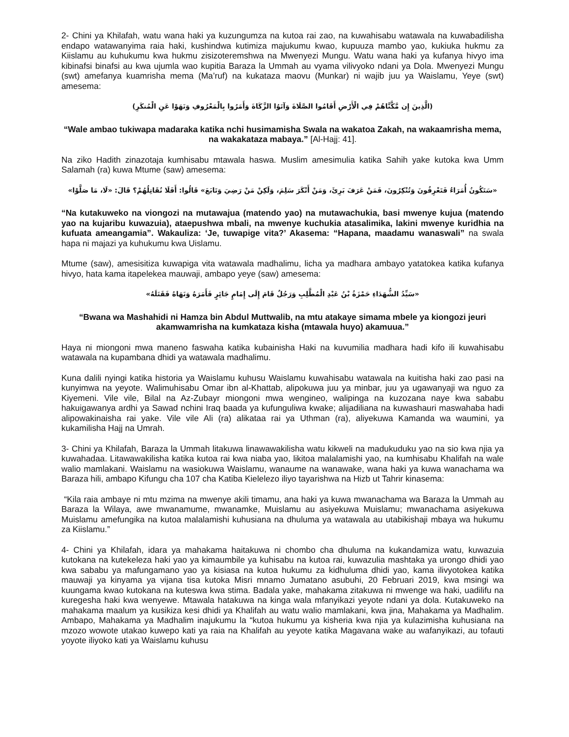2- Chini ya Khilafah, watu wana haki ya kuzungumza na kutoa rai zao, na kuwahisabu watawala na kuwabadilisha endapo watawanyima raia haki, kushindwa kutimiza majukumu kwao, kupuuza mambo yao, kukiuka hukmu za Kiislamu au kuhukumu kwa hukmu zisizoteremshwa na Mwenyezi Mungu. Watu wana haki ya kufanya hivyo ima kibinafsi binafsi au kwa ujumla wao kupitia Baraza la Ummah au vyama vilivyoko ndani ya Dola. Mwenyezi Mungu (swt) amefanya kuamrisha mema (Ma’ruf) na kukataza maovu (Munkar) ni wajib juu ya Waislamu, Yeye (swt) amesema:
(الَّذِينَ إِن مَّكَّنَّاهُمْ فِي الْأَرْضِ أَقَامُوا الصَّلَاةَ وَآتَوُا الزَّكَاةَ وَأَمَرُوا بِالْمَعْرُوفِ وَنَهَوْا عَنِ الْمُنكَرِ)
“Wale ambao tukiwapa madaraka katika nchi husimamisha Swala na wakatoa Zakah, na wakaamrisha mema, na wakakataza mabaya.” [Al-Hajj: 41].
Na ziko Hadith zinazotaja kumhisabu mtawala haswa. Muslim amesimulia katika Sahih yake kutoka kwa Umm Salamah (ra) kuwa Mtume (saw) amesema:
«سَتَكُونُ أُمَرَاءُ فَتَعْرِفُونَ وَتُنْكِرُونَ، فَمَنْ عَرَفَ بَرِئَ، وَمَنْ أَنْكَرَ سَلِمَ، وَلَكِنْ مَنْ رَضِيَ وَتَابَعَ» قَالُوا: أَفَلَا نُقَاتِلُهُمْ؟ قَالَ: «لَا، مَا صَلَّوْا»
“Na kutakuweko na viongozi na mutawajua (matendo yao) na mutawachukia, basi mwenye kujua (matendo yao na kujaribu kuwazuia), ataepushwa mbali, na mwenye kuchukia atasalimika, lakini mwenye kuridhia na kufuata ameangamia”. Wakauliza: ‘Je, tuwapige vita?’ Akasema: “Hapana, maadamu wanaswali” na swala hapa ni majazi ya kuhukumu kwa Uislamu.
Mtume (saw), amesisitiza kuwapiga vita watawala madhalimu, licha ya madhara ambayo yatatokea katika kufanya hivyo, hata kama itapelekea mauwaji, ambapo yeye (saw) amesema:
«سَيِّدُ الشُّهَدَاءِ حَمْزَةُ بْنُ عَبْدِ الْمُطَّلِبِ وَرَجُلٌ قَامَ إِلَى إِمَامٍ جَائِرٍ فَأَمَرَهُ وَنَهَاهُ فَقَتَلَهُ»
“Bwana wa Mashahidi ni Hamza bin Abdul Muttwalib, na mtu atakaye simama mbele ya kiongozi jeuri akamwamrisha na kumkataza kisha (mtawala huyo) akamuua.”
Haya ni miongoni mwa maneno faswaha katika kubainisha Haki na kuvumilia madhara hadi kifo ili kuwahisabu watawala na kupambana dhidi ya watawala madhalimu.
Kuna dalili nyingi katika historia ya Waislamu kuhusu Waislamu kuwahisabu watawala na kuitisha haki zao pasi na kunyimwa na yeyote. Walimuhisabu Omar ibn al-Khattab, alipokuwa juu ya minbar, juu ya ugawanyaji wa nguo za Kiyemeni. Vile vile, Bilal na Az-Zubayr miongoni mwa wengineo, walipinga na kuzozana naye kwa sababu hakuigawanya ardhi ya Sawad nchini Iraq baada ya kufunguliwa kwake; alijadiliana na kuwashauri maswahaba hadi alipowakinaisha rai yake. Vile vile Ali (ra) alikataa rai ya Uthman (ra), aliyekuwa Kamanda wa waumini, ya kukamilisha Hajj na Umrah.
3- Chini ya Khilafah, Baraza la Ummah litakuwa linawawakilisha watu kikweli na madukuduku yao na sio kwa njia ya kuwahadaa. Litawawakilisha katika kutoa rai kwa niaba yao, likitoa malalamishi yao, na kumhisabu Khalifah na wale walio mamlakani. Waislamu na wasiokuwa Waislamu, wanaume na wanawake, wana haki ya kuwa wanachama wa Baraza hili, ambapo Kifungu cha 107 cha Katiba Kielelezo iliyo tayarishwa na Hizb ut Tahrir kinasema:
“Kila raia ambaye ni mtu mzima na mwenye akili timamu, ana haki ya kuwa mwanachama wa Baraza la Ummah au Baraza la Wilaya, awe mwanamume, mwanamke, Muislamu au asiyekuwa Muislamu; mwanachama asiyekuwa Muislamu amefungika na kutoa malalamishi kuhusiana na dhuluma ya watawala au utabikishaji mbaya wa hukumu za Kiislamu.”
4- Chini ya Khilafah, idara ya mahakama haitakuwa ni chombo cha dhuluma na kukandamiza watu, kuwazuia kutokana na kutekeleza haki yao ya kimaumbile ya kuhisabu na kutoa rai, kuwazulia mashtaka ya urongo dhidi yao kwa sababu ya mafungamano yao ya kisiasa na kutoa hukumu za kidhuluma dhidi yao, kama ilivyotokea katika mauwaji ya kinyama ya vijana tisa kutoka Misri mnamo Jumatano asubuhi, 20 Februari 2019, kwa msingi wa kuungama kwao kutokana na kuteswa kwa stima. Badala yake, mahakama zitakuwa ni mwenge wa haki, uadilifu na kuregesha haki kwa wenyewe. Mtawala hatakuwa na kinga wala mfanyikazi yeyote ndani ya dola. Kutakuweko na mahakama maalum ya kusikiza kesi dhidi ya Khalifah au watu walio mamlakani, kwa jina, Mahakama ya Madhalim. Ambapo, Mahakama ya Madhalim inajukumu la “kutoa hukumu ya kisheria kwa njia ya kulazimisha kuhusiana na mzozo wowote utakao kuwepo kati ya raia na Khalifah au yeyote katika Magavana wake au wafanyikazi, au tofauti yoyote iliyoko kati ya Waislamu kuhusu